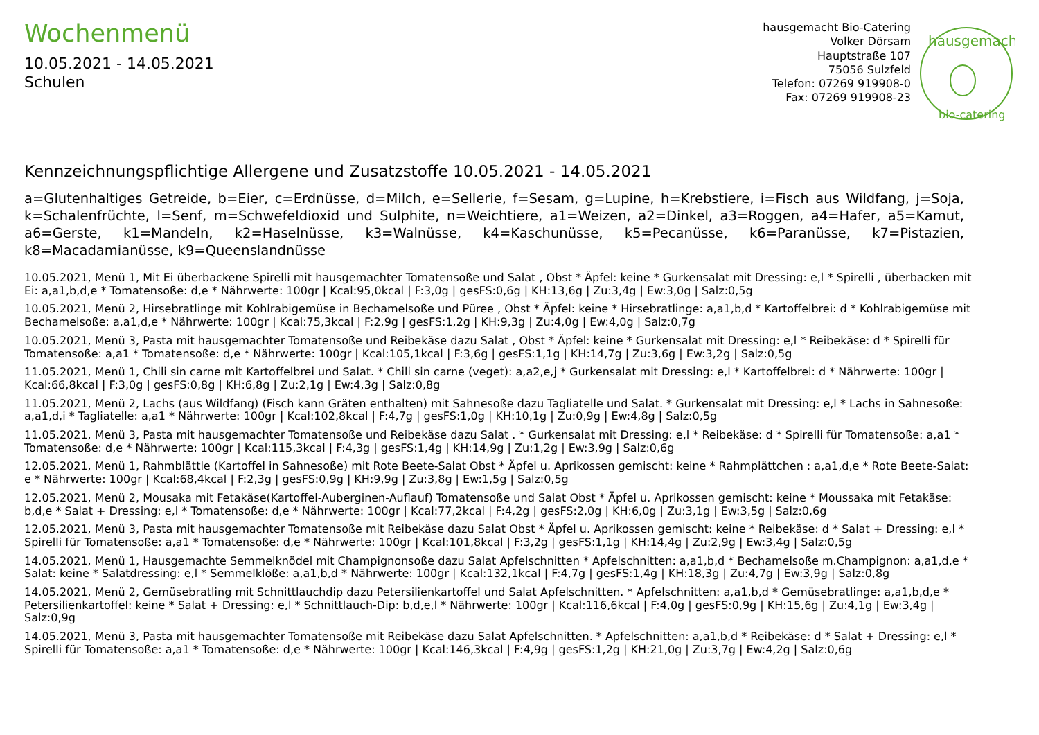Wochenmenü
10.05.2021 - 14.05.2021
Schulen
hausgemacht Bio-Catering
Volker Dörsam
Hauptstraße 107
75056 Sulzfeld
Telefon: 07269 919908-0
Fax: 07269 919908-23
hausgemacht
bio-catering
Kennzeichnungspflichtige Allergene und Zusatzstoffe 10.05.2021 - 14.05.2021
a=Glutenhaltiges Getreide, b=Eier, c=Erdnüsse, d=Milch, e=Sellerie, f=Sesam, g=Lupine, h=Krebstiere, i=Fisch aus Wildfang, j=Soja, k=Schalenfrüchte, l=Senf, m=Schwefeldioxid und Sulphite, n=Weichtiere, a1=Weizen, a2=Dinkel, a3=Roggen, a4=Hafer, a5=Kamut, a6=Gerste, k1=Mandeln, k2=Haselnüsse, k3=Walnüsse, k4=Kaschunüsse, k5=Pecanüsse, k6=Paranüsse, k7=Pistazien, k8=Macadamianüsse, k9=Queenslandnüsse
10.05.2021, Menü 1, Mit Ei überbackene Spirelli mit hausgemachter Tomatensoße und Salat , Obst * Äpfel: keine * Gurkensalat mit Dressing: e,l * Spirelli , überbacken mit Ei: a,a1,b,d,e * Tomatensoße: d,e * Nährwerte: 100gr | Kcal:95,0kcal | F:3,0g | gesFS:0,6g | KH:13,6g | Zu:3,4g | Ew:3,0g | Salz:0,5g
10.05.2021, Menü 2, Hirsebratlinge mit Kohlrabigemüse in Bechamelsoße und Püree , Obst * Äpfel: keine * Hirsebratlinge: a,a1,b,d * Kartoffelbrei: d * Kohlrabigemüse mit Bechamelsoße: a,a1,d,e * Nährwerte: 100gr | Kcal:75,3kcal | F:2,9g | gesFS:1,2g | KH:9,3g | Zu:4,0g | Ew:4,0g | Salz:0,7g
10.05.2021, Menü 3, Pasta mit hausgemachter Tomatensoße und Reibekäse dazu Salat , Obst * Äpfel: keine * Gurkensalat mit Dressing: e,l * Reibekäse: d * Spirelli für Tomatensoße: a,a1 * Tomatensoße: d,e * Nährwerte: 100gr | Kcal:105,1kcal | F:3,6g | gesFS:1,1g | KH:14,7g | Zu:3,6g | Ew:3,2g | Salz:0,5g
11.05.2021, Menü 1, Chili sin carne mit Kartoffelbrei und Salat. * Chili sin carne (veget): a,a2,e,j * Gurkensalat mit Dressing: e,l * Kartoffelbrei: d * Nährwerte: 100gr | Kcal:66,8kcal | F:3,0g | gesFS:0,8g | KH:6,8g | Zu:2,1g | Ew:4,3g | Salz:0,8g
11.05.2021, Menü 2, Lachs (aus Wildfang) (Fisch kann Gräten enthalten) mit Sahnesoße dazu Tagliatelle und Salat. * Gurkensalat mit Dressing: e,l * Lachs in Sahnesoße: a,a1,d,i * Tagliatelle: a,a1 * Nährwerte: 100gr | Kcal:102,8kcal | F:4,7g | gesFS:1,0g | KH:10,1g | Zu:0,9g | Ew:4,8g | Salz:0,5g
11.05.2021, Menü 3, Pasta mit hausgemachter Tomatensoße und Reibekäse dazu Salat . * Gurkensalat mit Dressing: e,l * Reibekäse: d * Spirelli für Tomatensoße: a,a1 * Tomatensoße: d,e * Nährwerte: 100gr | Kcal:115,3kcal | F:4,3g | gesFS:1,4g | KH:14,9g | Zu:1,2g | Ew:3,9g | Salz:0,6g
12.05.2021, Menü 1, Rahmblättle (Kartoffel in Sahnesoße) mit Rote Beete-Salat Obst * Äpfel u. Aprikossen gemischt: keine * Rahmplättchen : a,a1,d,e * Rote Beete-Salat: e * Nährwerte: 100gr | Kcal:68,4kcal | F:2,3g | gesFS:0,9g | KH:9,9g | Zu:3,8g | Ew:1,5g | Salz:0,5g
12.05.2021, Menü 2, Mousaka mit Fetakäse(Kartoffel-Auberginen-Auflauf) Tomatensoße und Salat Obst * Äpfel u. Aprikossen gemischt: keine * Moussaka mit Fetakäse: b,d,e * Salat + Dressing: e,l * Tomatensoße: d,e * Nährwerte: 100gr | Kcal:77,2kcal | F:4,2g | gesFS:2,0g | KH:6,0g | Zu:3,1g | Ew:3,5g | Salz:0,6g
12.05.2021, Menü 3, Pasta mit hausgemachter Tomatensoße mit Reibekäse dazu Salat Obst * Äpfel u. Aprikossen gemischt: keine * Reibekäse: d * Salat + Dressing: e,l * Spirelli für Tomatensoße: a,a1 * Tomatensoße: d,e * Nährwerte: 100gr | Kcal:101,8kcal | F:3,2g | gesFS:1,1g | KH:14,4g | Zu:2,9g | Ew:3,4g | Salz:0,5g
14.05.2021, Menü 1, Hausgemachte Semmelknödel mit Champignonsoße dazu Salat Apfelschnitten * Apfelschnitten: a,a1,b,d * Bechamelsoße m.Champignon: a,a1,d,e * Salat: keine * Salatdressing: e,l * Semmelklöße: a,a1,b,d * Nährwerte: 100gr | Kcal:132,1kcal | F:4,7g | gesFS:1,4g | KH:18,3g | Zu:4,7g | Ew:3,9g | Salz:0,8g
14.05.2021, Menü 2, Gemüsebratling mit Schnittlauchdip dazu Petersilienkartoffel und Salat Apfelschnitten. * Apfelschnitten: a,a1,b,d * Gemüsebratlinge: a,a1,b,d,e * Petersilienkartoffel: keine * Salat + Dressing: e,l * Schnittlauch-Dip: b,d,e,l * Nährwerte: 100gr | Kcal:116,6kcal | F:4,0g | gesFS:0,9g | KH:15,6g | Zu:4,1g | Ew:3,4g | Salz:0,9g
14.05.2021, Menü 3, Pasta mit hausgemachter Tomatensoße mit Reibekäse dazu Salat Apfelschnitten. * Apfelschnitten: a,a1,b,d * Reibekäse: d * Salat + Dressing: e,l * Spirelli für Tomatensoße: a,a1 * Tomatensoße: d,e * Nährwerte: 100gr | Kcal:146,3kcal | F:4,9g | gesFS:1,2g | KH:21,0g | Zu:3,7g | Ew:4,2g | Salz:0,6g